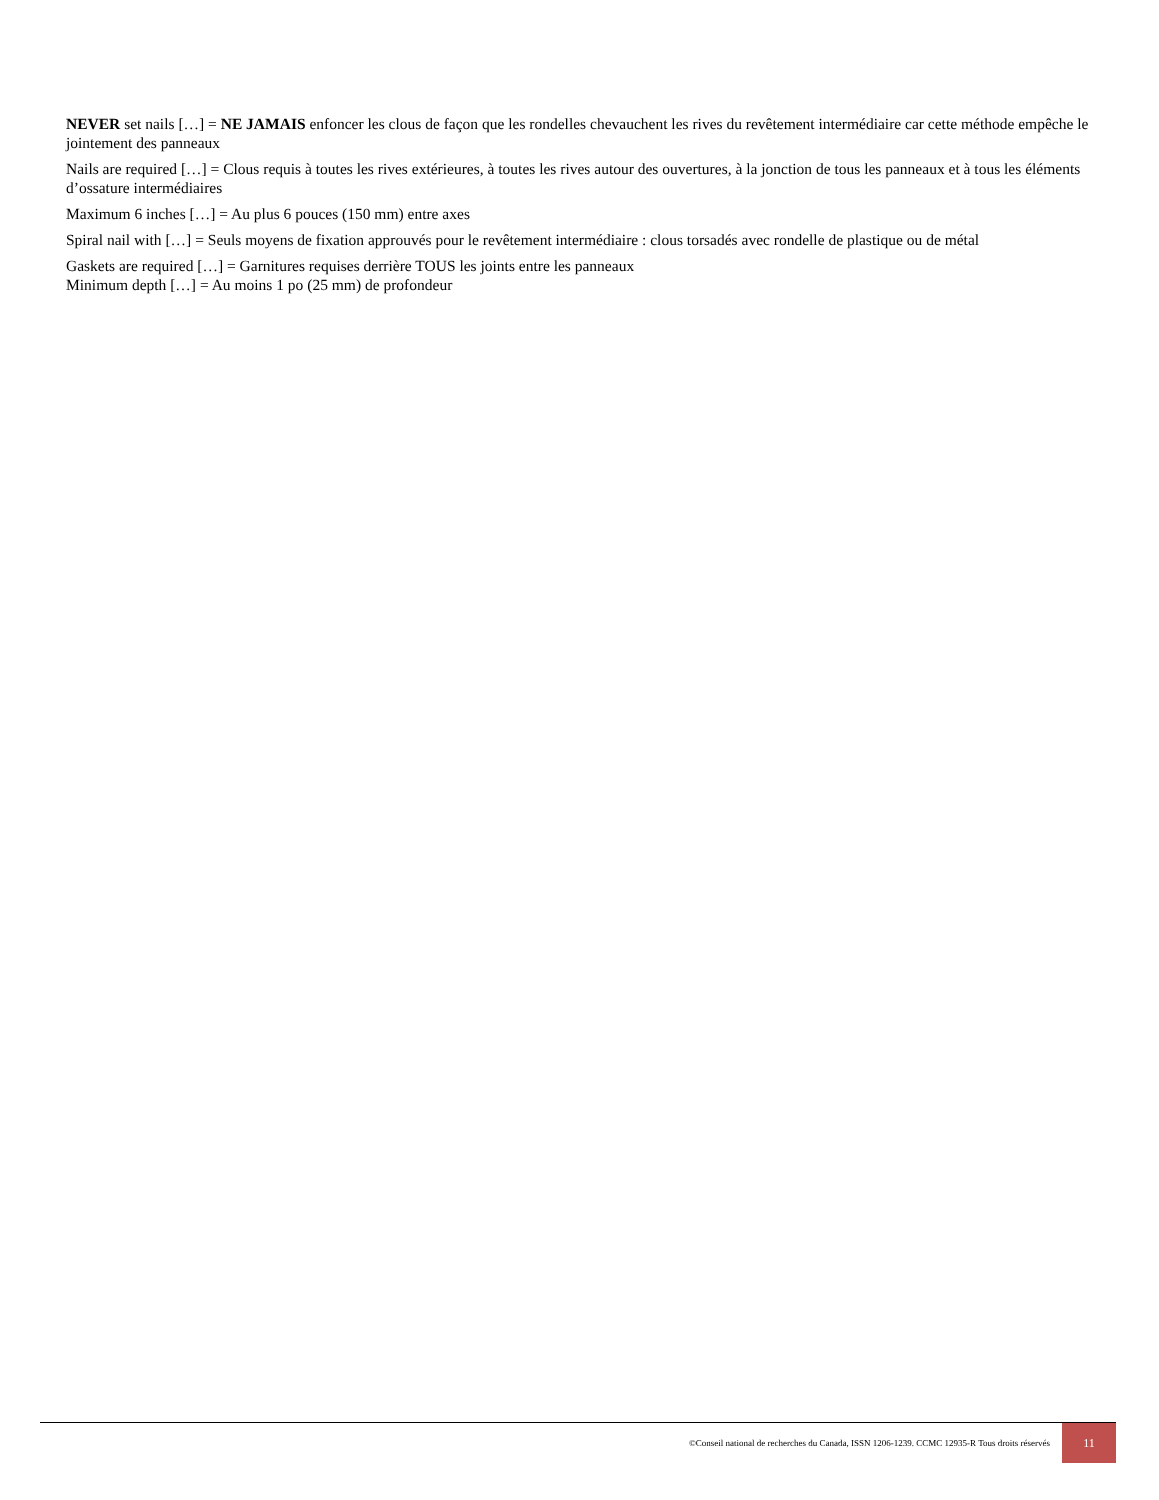NEVER set nails […] = NE JAMAIS enfoncer les clous de façon que les rondelles chevauchent les rives du revêtement intermédiaire car cette méthode empêche le jointement des panneaux
Nails are required […] = Clous requis à toutes les rives extérieures, à toutes les rives autour des ouvertures, à la jonction de tous les panneaux et à tous les éléments d’ossature intermédiaires
Maximum 6 inches […] = Au plus 6 pouces (150 mm) entre axes
Spiral nail with […] = Seuls moyens de fixation approuvés pour le revêtement intermédiaire : clous torsadés avec rondelle de plastique ou de métal
Gaskets are required […] = Garnitures requises derrière TOUS les joints entre les panneaux
Minimum depth […] = Au moins 1 po (25 mm) de profondeur
©Conseil national de recherches du Canada, ISSN 1206-1239. CCMC 12935-R Tous droits réservés 11